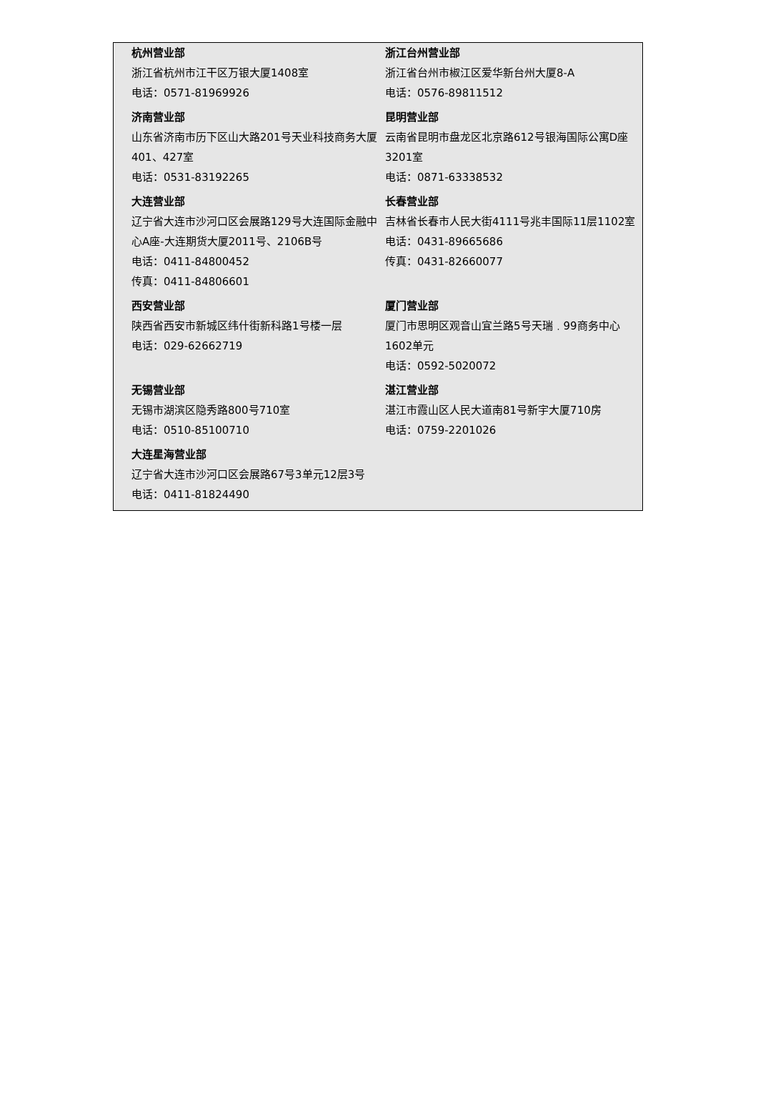杭州营业部
浙江省杭州市江干区万银大厦1408室
电话：0571-81969926
浙江台州营业部
浙江省台州市椒江区爱华新台州大厦8-A
电话：0576-89811512
济南营业部
山东省济南市历下区山大路201号天业科技商务大厦401、427室
电话：0531-83192265
昆明营业部
云南省昆明市盘龙区北京路612号银海国际公寓D座3201室
电话：0871-63338532
大连营业部
辽宁省大连市沙河口区会展路129号大连国际金融中心A座-大连期货大厦2011号、2106B号
电话：0411-84800452
传真：0411-84806601
长春营业部
吉林省长春市人民大街4111号兆丰国际11层1102室
电话：0431-89665686
传真：0431-82660077
西安营业部
陕西省西安市新城区纬什街新科路1号楼一层
电话：029-62662719
厦门营业部
厦门市思明区观音山宜兰路5号天瑞﹒99商务中心1602单元
电话：0592-5020072
无锡营业部
无锡市湖滨区隐秀路800号710室
电话：0510-85100710
湛江营业部
湛江市霞山区人民大道南81号新宇大厦710房
电话：0759-2201026
大连星海营业部
辽宁省大连市沙河口区会展路67号3单元12层3号
电话：0411-81824490